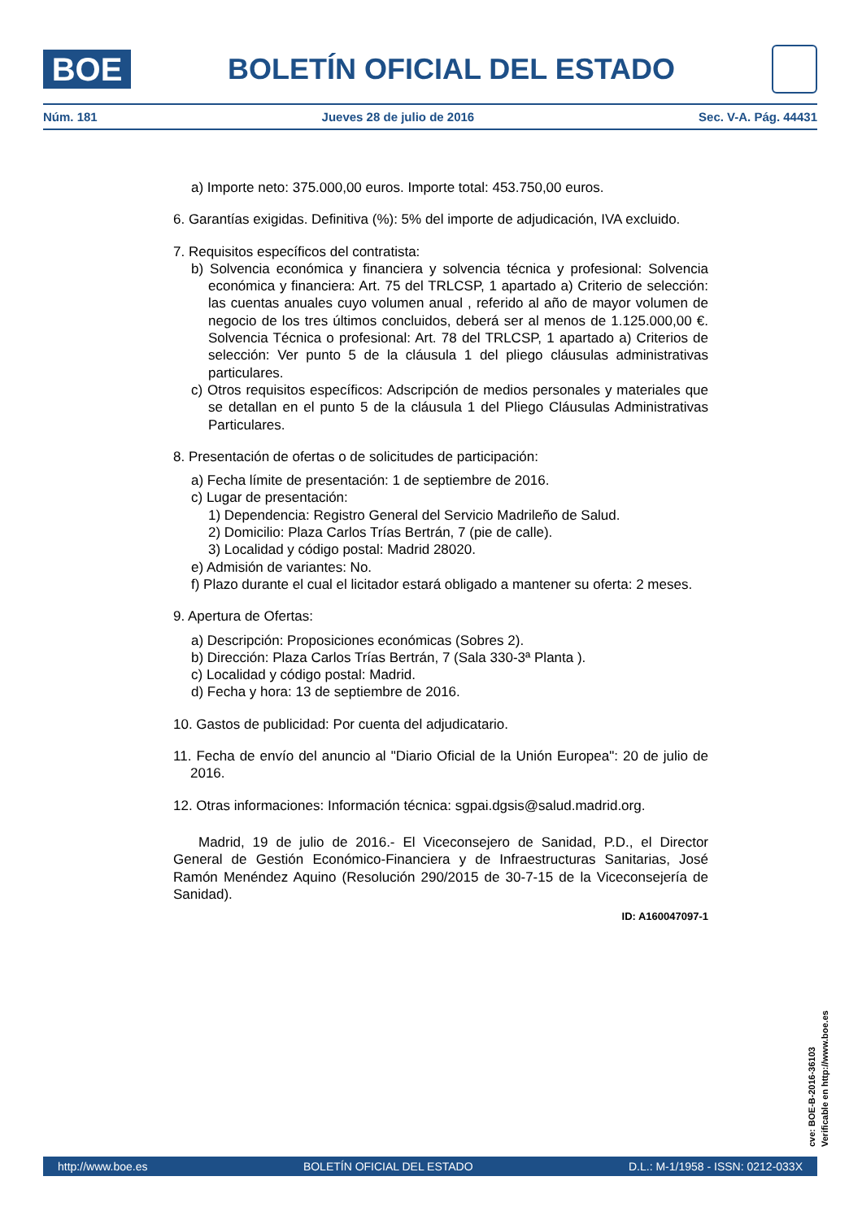BOE
BOLETÍN OFICIAL DEL ESTADO
Núm. 181 Jueves 28 de julio de 2016 Sec. V-A. Pág. 44431
a) Importe neto: 375.000,00 euros. Importe total: 453.750,00 euros.
6. Garantías exigidas. Definitiva (%): 5% del importe de adjudicación, IVA excluido.
7. Requisitos específicos del contratista:
b) Solvencia económica y financiera y solvencia técnica y profesional: Solvencia económica y financiera: Art. 75 del TRLCSP, 1 apartado a) Criterio de selección: las cuentas anuales cuyo volumen anual , referido al año de mayor volumen de negocio de los tres últimos concluidos, deberá ser al menos de 1.125.000,00 €. Solvencia Técnica o profesional: Art. 78 del TRLCSP, 1 apartado a) Criterios de selección: Ver punto 5 de la cláusula 1 del pliego cláusulas administrativas particulares.
c) Otros requisitos específicos: Adscripción de medios personales y materiales que se detallan en el punto 5 de la cláusula 1 del Pliego Cláusulas Administrativas Particulares.
8. Presentación de ofertas o de solicitudes de participación:
a) Fecha límite de presentación: 1 de septiembre de 2016.
c) Lugar de presentación:
1) Dependencia: Registro General del Servicio Madrileño de Salud.
2) Domicilio: Plaza Carlos Trías Bertrán, 7 (pie de calle).
3) Localidad y código postal: Madrid 28020.
e) Admisión de variantes: No.
f) Plazo durante el cual el licitador estará obligado a mantener su oferta: 2 meses.
9. Apertura de Ofertas:
a) Descripción: Proposiciones económicas (Sobres 2).
b) Dirección: Plaza Carlos Trías Bertrán, 7 (Sala 330-3ª Planta ).
c) Localidad y código postal: Madrid.
d) Fecha y hora: 13 de septiembre de 2016.
10. Gastos de publicidad: Por cuenta del adjudicatario.
11. Fecha de envío del anuncio al "Diario Oficial de la Unión Europea": 20 de julio de 2016.
12. Otras informaciones: Información técnica: sgpai.dgsis@salud.madrid.org.
Madrid, 19 de julio de 2016.- El Viceconsejero de Sanidad, P.D., el Director General de Gestión Económico-Financiera y de Infraestructuras Sanitarias, José Ramón Menéndez Aquino (Resolución 290/2015 de 30-7-15 de la Viceconsejería de Sanidad).
ID: A160047097-1
cve: BOE-B-2016-36103
Verificable en http://www.boe.es
http://www.boe.es BOLETÍN OFICIAL DEL ESTADO D.L.: M-1/1958 - ISSN: 0212-033X